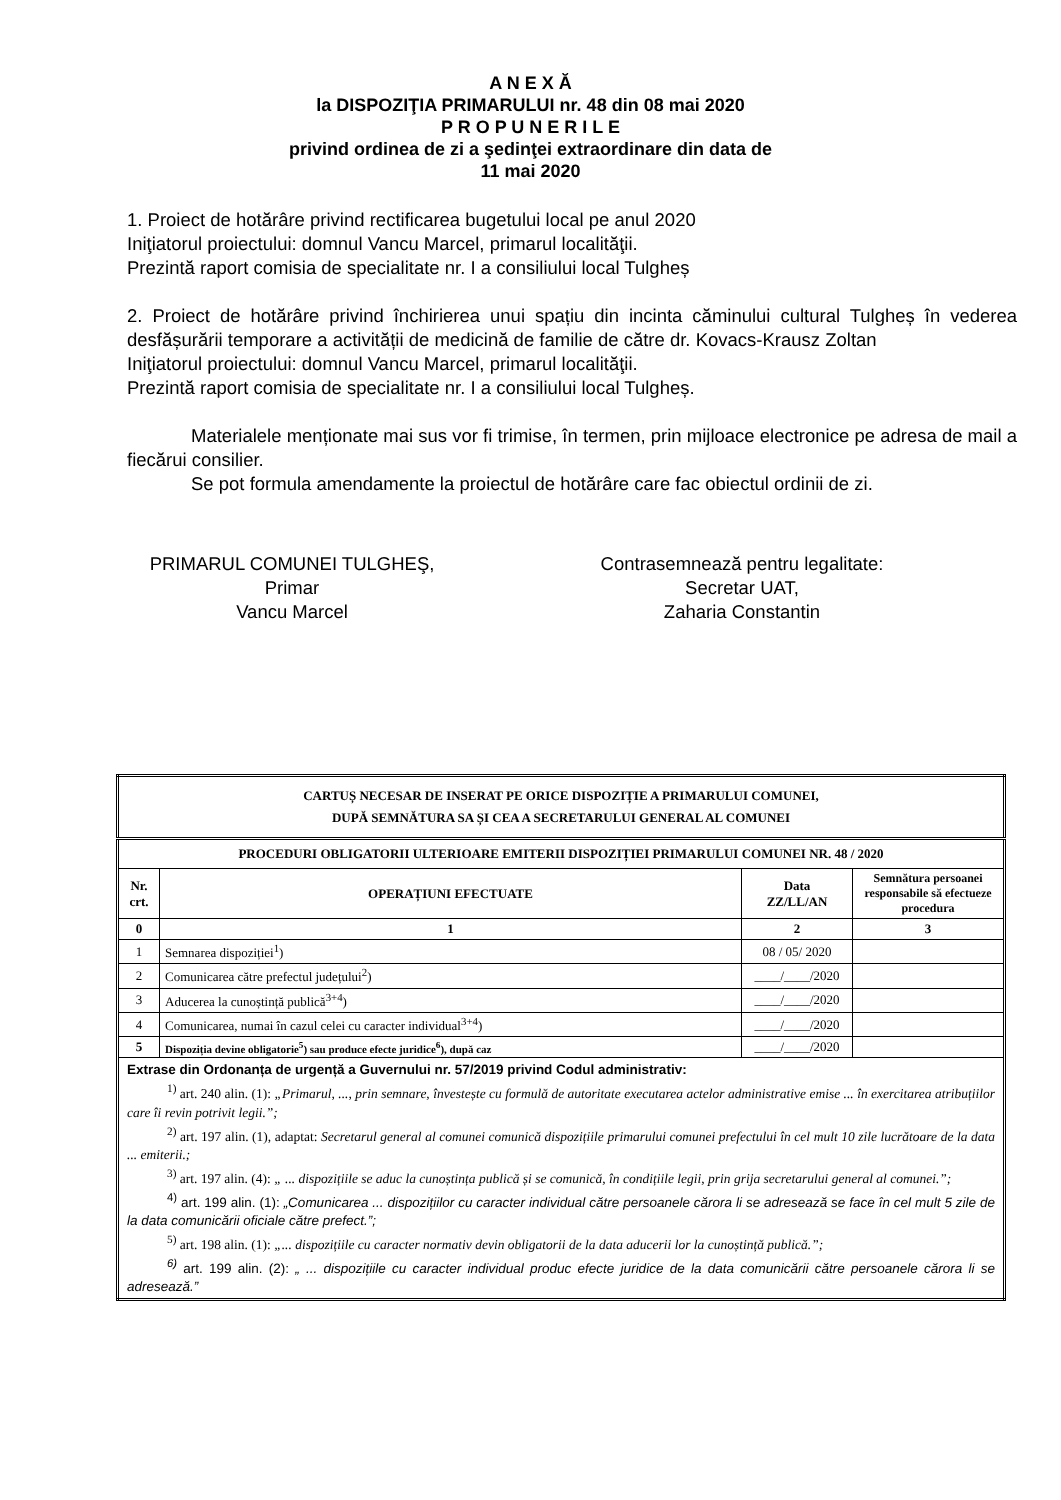A N E X Ă
la DISPOZIŢIA PRIMARULUI nr. 48 din 08 mai 2020
P R O P U N E R I L E
privind ordinea de zi a şedinţei extraordinare din data de
11 mai 2020
1. Proiect de hotărâre privind rectificarea bugetului local pe anul 2020
Iniţiatorul proiectului: domnul Vancu Marcel, primarul localităţii.
Prezintă raport comisia de specialitate nr. I a consiliului local Tulgheș
2. Proiect de hotărâre privind închirierea unui spațiu din incinta căminului cultural Tulgheș în vederea desfășurării temporare a activității de medicină de familie de către dr. Kovacs-Krausz Zoltan
Iniţiatorul proiectului: domnul Vancu Marcel, primarul localităţii.
Prezintă raport comisia de specialitate nr. I a consiliului local Tulgheș.
Materialele menționate mai sus vor fi trimise, în termen, prin mijloace electronice pe adresa de mail a fiecărui consilier.
Se pot formula amendamente la proiectul de hotărâre care fac obiectul ordinii de zi.
PRIMARUL COMUNEI TULGHEŞ,
Primar
Vancu Marcel
Contrasemnează pentru legalitate:
Secretar UAT,
Zaharia Constantin
| CARTUȘ NECESAR DE INSERAT PE ORICE DISPOZIȚIE A PRIMARULUI COMUNEI, DUPĂ SEMNĂTURA SA ȘI CEA A SECRETARULUI GENERAL AL COMUNEI | | | |
| --- | --- | --- | --- |
| PROCEDURI OBLIGATORII ULTERIOARE EMITERII DISPOZIȚIEI PRIMARULUI COMUNEI NR. 48 / 2020 | | | |
| Nr. crt. | OPERAȚIUNI EFECTUATE | Data ZZ/LL/AN | Semnătura persoanei responsabile să efectueze procedura |
| 0 | 1 | 2 | 3 |
| 1 | Semnarea dispoziției<sup>1</sup>) | 08 / 05/ 2020 | |
| 2 | Comunicarea către prefectul județului<sup>2</sup>) | ____/____/2020 | |
| 3 | Aducerea la cunoștință publică<sup>3+4</sup>) | ____/____/2020 | |
| 4 | Comunicarea, numai în cazul celei cu caracter individual<sup>3+4</sup>) | ____/____/2020 | |
| 5 | Dispoziția devine obligatorie<sup>5</sup>) sau produce efecte juridice<sup>6</sup>), după caz | ____/____/2020 | |
| Extrase din Ordonanța de urgență a Guvernului nr. 57/2019 privind Codul administrativ: <sup>1)</sup> art. 240 alin. (1): „Primarul, ..., prin semnare, învestește cu formulă de autoritate executarea actelor administrative emise ... în exercitarea atribuțiilor care îi revin potrivit legii.”; <sup>2)</sup> art. 197 alin. (1), adaptat: Secretarul general al comunei comunică dispozițiile primarului comunei prefectului în cel mult 10 zile lucrătoare de la data ... emiterii.; <sup>3)</sup> art. 197 alin. (4): „ ... dispozițiile se aduc la cunoștința publică și se comunică, în condițiile legii, prin grija secretarului general al comunei.”; <sup>4)</sup> art. 199 alin. (1): „Comunicarea ... dispozițiilor cu caracter individual către persoanele cărora li se adresează se face în cel mult 5 zile de la data comunicării oficiale către prefect.”; <sup>5)</sup> art. 198 alin. (1): „... dispozițiile cu caracter normativ devin obligatorii de la data aducerii lor la cunoștință publică.”; <sup>6)</sup> art. 199 alin. (2): „ ... dispozițiile cu caracter individual produc efecte juridice de la data comunicării către persoanele cărora li se adresează.” | | | |